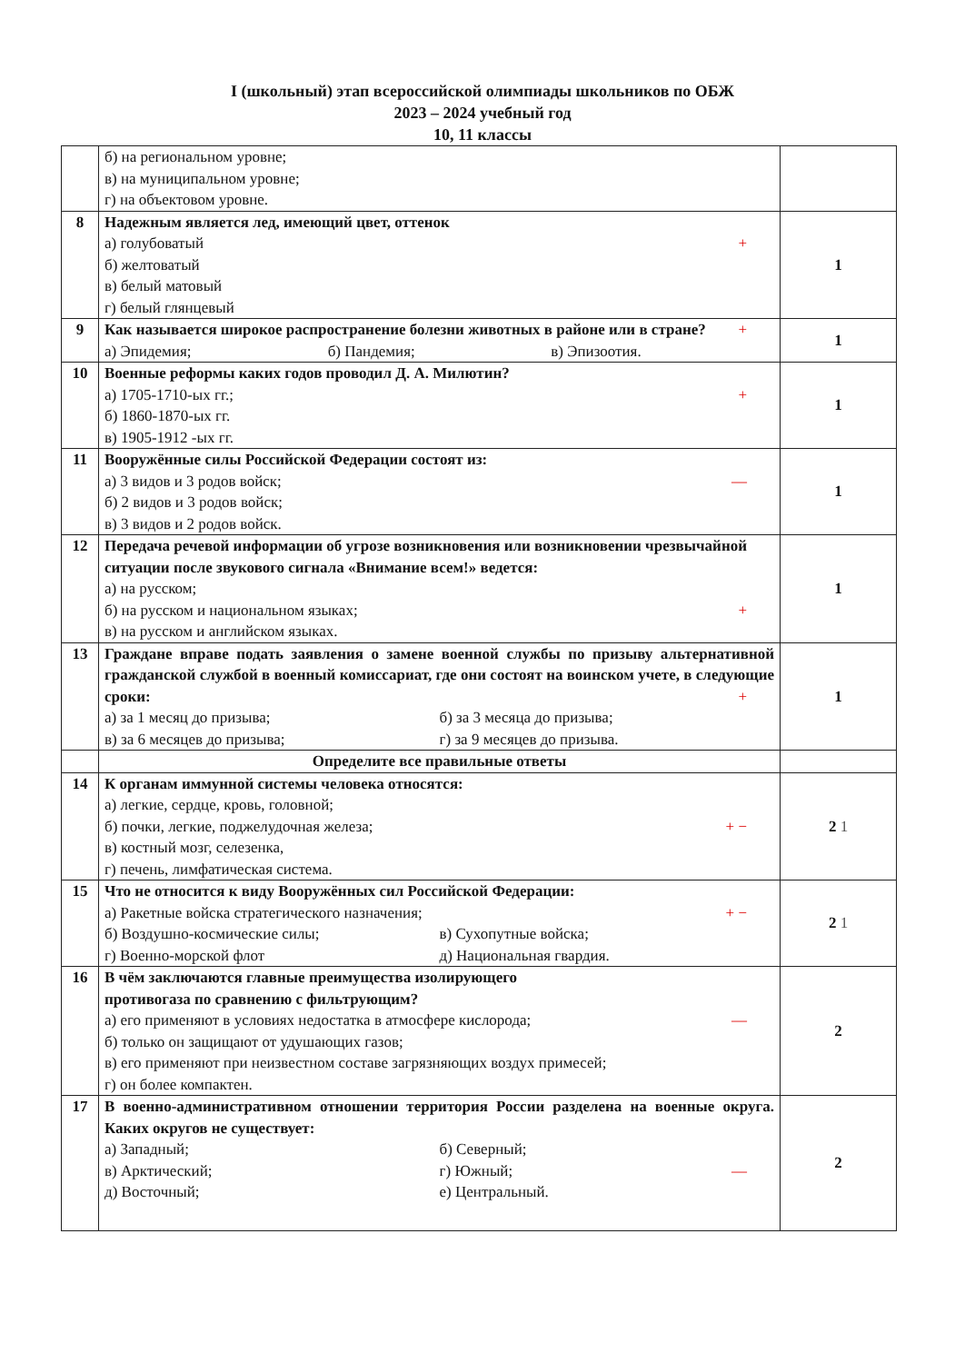I (школьный) этап всероссийской олимпиады школьников по ОБЖ
2023 – 2024 учебный год
10, 11 классы
| | б) на региональном уровне; в) на муниципальном уровне; г) на объектовом уровне. | |
| 8 | Надежным является лед, имеющий цвет, оттенок а) голубоватый + б) желтоватый в) белый матовый г) белый глянцевый | 1 |
| 9 | Как называется широкое распространение болезни животных в районе или в стране? + а) Эпидемия; б) Пандемия; в) Эпизоотия. | 1 |
| 10 | Военные реформы каких годов проводил Д. А. Милютин? а) 1705-1710-ых гг.; + б) 1860-1870-ых гг. в) 1905-1912 -ых гг. | 1 |
| 11 | Вооружённые силы Российской Федерации состоят из: а) 3 видов и 3 родов войск; — б) 2 видов и 3 родов войск; в) 3 видов и 2 родов войск. | 1 |
| 12 | Передача речевой информации об угрозе возникновения или возникновении чрезвычайной ситуации после звукового сигнала «Внимание всем!» ведется: а) на русском; б) на русском и национальном языках; + в) на русском и английском языках. | 1 |
| 13 | Граждане вправе подать заявления о замене военной службы по призыву альтернативной гражданской службой в военный комиссариат, где они состоят на воинском учете, в следующие сроки: + а) за 1 месяц до призыва; б) за 3 месяца до призыва; в) за 6 месяцев до призыва; г) за 9 месяцев до призыва. | 1 |
| | Определите все правильные ответы | |
| 14 | К органам иммунной системы человека относятся: а) легкие, сердце, кровь, головной; б) почки, легкие, поджелудочная железа; + − в) костный мозг, селезенка, г) печень, лимфатическая система. | 2 1 |
| 15 | Что не относится к виду Вооружённых сил Российской Федерации: а) Ракетные войска стратегического назначения; + − б) Воздушно-космические силы; в) Сухопутные войска; г) Военно-морской флот д) Национальная гвардия. | 2 1 |
| 16 | В чём заключаются главные преимущества изолирующего противогаза по сравнению с фильтрующим? а) его применяют в условиях недостатка в атмосфере кислорода; — б) только он защищают от удушающих газов; в) его применяют при неизвестном составе загрязняющих воздух примесей; г) он более компактен. | 2 |
| 17 | В военно-административном отношении территория России разделена на военные округа. Каких округов не существует: а) Западный; б) Северный; в) Арктический; г) Южный; — д) Восточный; е) Центральный. | 2 |